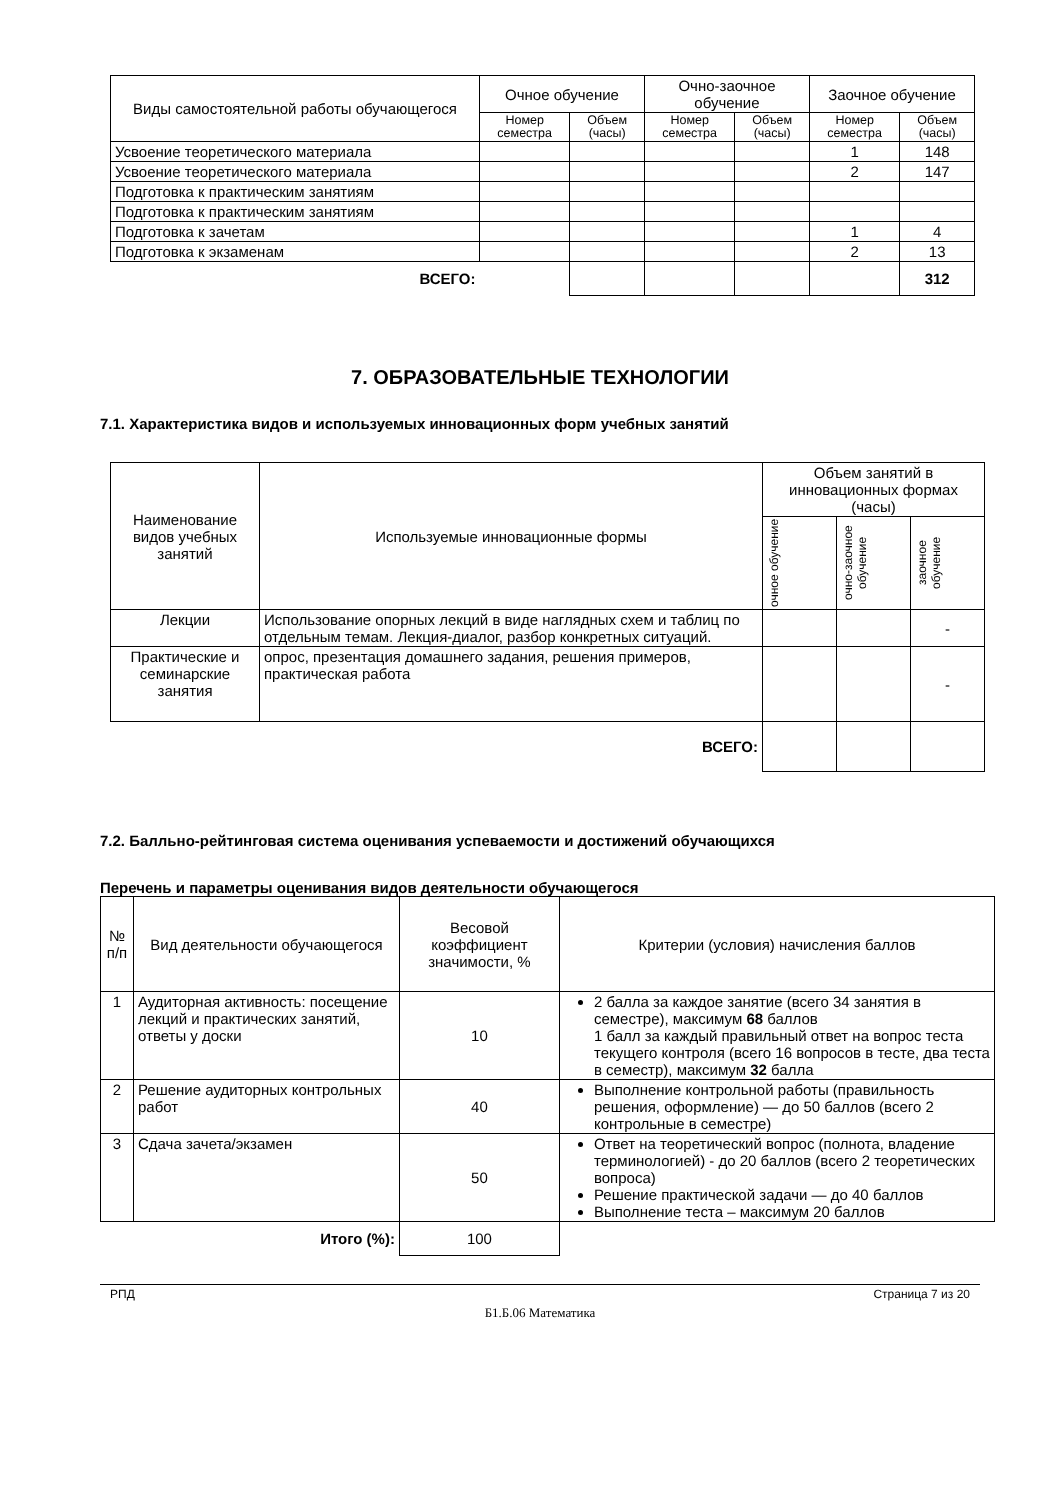| Виды самостоятельной работы обучающегося | Очное обучение | | Очно-заочное обучение | | Заочное обучение | |
| --- | --- | --- | --- | --- | --- | --- |
| | Номер семестра | Объем (часы) | Номер семестра | Объем (часы) | Номер семестра | Объем (часы) |
| Усвоение теоретического материала | | | | | 1 | 148 |
| Усвоение теоретического материала | | | | | 2 | 147 |
| Подготовка к практическим занятиям | | | | | | |
| Подготовка к практическим занятиям | | | | | | |
| Подготовка к зачетам | | | | | 1 | 4 |
| Подготовка к экзаменам | | | | | 2 | 13 |
| ВСЕГО: | | | | | | 312 |
7. ОБРАЗОВАТЕЛЬНЫЕ ТЕХНОЛОГИИ
7.1. Характеристика видов и используемых инновационных форм учебных занятий
| Наименование видов учебных занятий | Используемые инновационные формы | Объем занятий в инновационных формах (часы) | | |
| --- | --- | --- | --- | --- |
| | | очное обучение | очно-заочное обучение | заочное обучение |
| Лекции | Использование опорных лекций в виде наглядных схем и таблиц по отдельным темам. Лекция-диалог, разбор конкретных ситуаций. | | | - |
| Практические и семинарские занятия | опрос, презентация домашнего задания, решения примеров, практическая работа | | | - |
| | ВСЕГО: | | | |
7.2. Балльно-рейтинговая система оценивания успеваемости и достижений обучающихся
Перечень и параметры оценивания видов деятельности обучающегося
| № п/п | Вид деятельности обучающегося | Весовой коэффициент значимости, % | Критерии (условия) начисления баллов |
| --- | --- | --- | --- |
| 1 | Аудиторная активность: посещение лекций и практических занятий, ответы у доски | 10 | 2 балла за каждое занятие (всего 34 занятия в семестре), максимум 68 баллов 1 балл за каждый правильный ответ на вопрос теста текущего контроля (всего 16 вопросов в тесте, два теста в семестр), максимум 32 балла |
| 2 | Решение аудиторных контрольных работ | 40 | Выполнение контрольной работы (правильность решения, оформление) — до 50 баллов (всего 2 контрольные в семестре) |
| 3 | Сдача зачета/экзамен | 50 | Ответ на теоретический вопрос (полнота, владение терминологией) - до 20 баллов (всего 2 теоретических вопроса) Решение практической задачи — до 40 баллов Выполнение теста – максимум 20 баллов |
| | Итого (%): | 100 | |
РПД Страница 7 из 20
Б1.Б.06 Математика